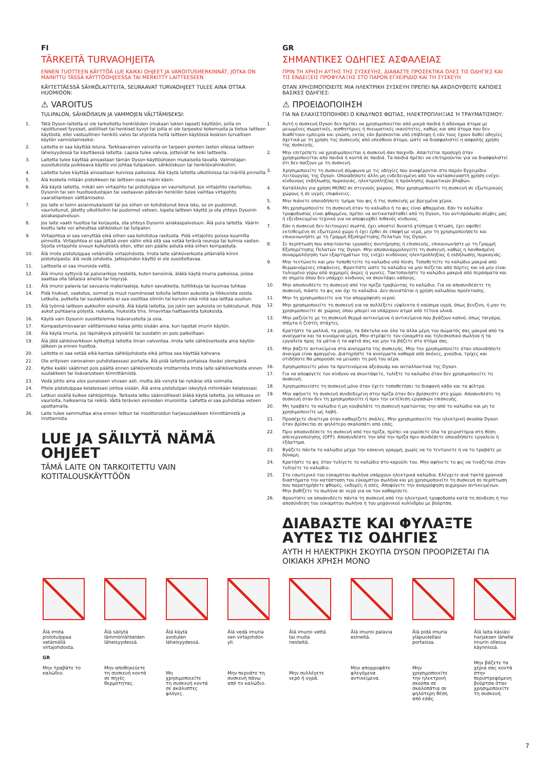FI
TÄRKEITÄ TURVAOHJEITA
ENNEN TUOTTEEN KÄYTTÖÄ LUE KAIKKI OHJEET JA VAROITUSMERKINNÄT, JOTKA ON MAINITTU TÄSSÄ KÄYTTÖOHJEESSA TAI MERKITTY LAITTEESEEN
KÄYTETTÄESSÄ SÄHKÖLAITTEITA, SEURAAVAT TURVAOHJEET TULEE AINA OTTAA HUOMIOON:
⚠ VAROITUS
TULIPALON, SÄHKÖISKUN JA VAMMOJEN VÄLTTÄMISEKSI:
1. Tätä Dyson-laitetta ei ole tarkoitettu henkilöiden (mukaan lukien lapset) käyttöön, joilla on rajoittuneet fyysiset, aistilliset tai henkiset kyvyt tai joilla ei ole tarpeeksi kokemusta ja tietoa laitteen käytöstä, ellei vastuullinen henkilö valvo tai ohjeista heitä laitteen käytössä koskien turvallisen käytön varmistamiseksi.
2. Laitetta ei saa käyttää leluna. Tarkkaavainen valvonta on tarpeen pienten lasten ollessa laitteen läheisyydessä tai käyttäessä laitetta. Lapsia tulee valvoa, jotteivät he leiki laitteella.
3. Laitetta tulee käyttää ainoastaan tämän Dyson-käyttöohjeen mukaisella tavalla. Valmistajan suosituksista poikkeava käyttö voi johtaa tulipaloon, sähköiskuun tai henkilövahinkoihin.
4. Laitetta tulee käyttää ainoastaan kuivissa paikoissa. Älä käytä laitetta ulkotiloissa tai märillä pinnoilla.
5. Älä kosketa mitään pistokkeen tai laitteen osaa märin käsin.
6. Älä käytä laitetta, mikäli sen virtajohto tai pistotulppa on vaurioitunut. Jos virtajohto vaurioituu, Dysonin tai sen huoltoedustajan tai vastaavan pätevän henkilön tulee vaihtaa virtajohto vaaratilanteen välttämiseksi.
7. Jos laite ei toimi asianmukaisesti tai jos siihen on kohdistunut kova isku, se on pudonnut, vaurioitunut, jätetty ulkotiloihin tai pudonnut veteen, lopeta laitteen käyttö ja ota yhteys Dysonin asiakaspalveluun.
8. Jos laite vaatii huoltoa tai korjausta, ota yhteys Dysonin asiakaspalveluun. Älä pura laitetta. Väärin koottu laite voi aiheuttaa sähköiskun tai tulipalon.
9. Virtajohtoa ei saa venyttää eikä siihen saa kohdistua rasitusta. Pidä virtajohto poissa kuumilta pinnoilta. Virtajohtoa ei saa jättää oven väliin eikä sitä saa vetää teräviä reunoja tai kulmia vasten. Sijoita virtajohto sivuun kulkuteistä siten, ettei sen päälle astuta eikä siihen kompastuta.
10. Älä irrota pistotulppaa vetämällä virtajohdosta. Irrota laite sähköverkosta pitämällä kiinni pistotulpasta; älä vedä johdosta. Jatkojohdon käyttö ei ole suositeltavaa.
11. Laitteella ei saa imuroida vettä.
12. Älä imuroi syttyviä tai palonarkoja nesteitä, kuten bensiiniä, äläkä käytä imuria paikoissa, joissa saattaa olla tällaisia aineita tai höyryjä.
13. Älä imuroi palavia tai savuavia materiaaleja, kuten savukkeita, tulitikkuja tai kuumaa tuhkaa.
14. Pidä hiukset, vaatetus, sormet ja muut ruumiinosat loitolla laitteen aukoista ja liikkuvista osista. Letkulla, putkella tai suulakkeella ei saa osoittaa silmiin tai korviin eikä niitä saa laittaa suuhun.
15. Älä työnnä laitteen aukkoihin esineitä. Älä käytä laitetta, jos jokin sen aukoista on tukkiutunut. Pidä aukot puhtaana pölystä, nukasta, hiuksista tms. ilmavirtaa haittaavista tukoksista.
16. Käytä vain Dysonin suosittelemia lisävarusteita ja osia.
17. Kompastumisvaaran välttämiseksi kelaa johto sisään aina, kun lopetat imurin käytön.
18. Älä käytä imuria, jos läpinäkyvä pölysäiliö tai suodatin on pois paikoiltaan.
19. Älä jätä sähköverkkoon kytkettyä laitetta ilman valvontaa. Irrota laite sähköverkosta aina käytön jälkeen ja ennen huoltoa.
20. Laitetta ei saa vetää eikä kantaa sähköjohdosta eikä johtoa saa käyttää kahvana.
21. Ole erityisen varovainen puhdistaessasi portaita. Älä pidä laitetta portaissa itseäsi ylempänä.
22. Kytke kaikki säätimet pois päältä ennen sähköverkosta irrottamista.Irrota laite sähköverkosta ennen suulakkeen tai lisävarusteen kiinnittämistä.
23. Vedä johto aina ulos punaiseen viivaan asti, mutta älä venytä tai nykäise sitä voimalla.
24. Pitele pistotulppaa kelatessasi johtoa sisään. Älä anna pistotulpan iskeytyä mihinkään kelatessasi.
25. Letkun sisällä kulkee sähköjohtoja. Tarkasta letku säännöllisesti äläkä käytä laitetta, jos letkussa on vaurioita, halkeamia tai reikiä. Vältä terävien esineiden imurointia. Laitetta ei saa puhdistaa veteen upottamalla.
26. Laite tulee sammuttaa aina ennen letkun tai moottoroidun harjasuulakkeen kiinnittämistä ja irrottamista.
LUE JA SÄILYTÄ NÄMÄ OHJEET
TÄMÄ LAITE ON TARKOITETTU VAIN KOTITALOUSKÄYTTÖÖN
GR
ΣΗΜΑΝΤΙΚΕΣ ΟΔΗΓΙΕΣ ΑΣΦΑΛΕΙΑΣ
ΠΡΙΝ ΤΗ ΧΡΗΣΗ ΑΥΤΗΣ ΤΗΣ ΣΥΣΚΕΥΗΣ, ΔΙΑΒΑΣΤΕ ΠΡΟΣΕΚΤΙΚΑ ΟΛΕΣ ΤΙΣ ΟΔΗΓΙΕΣ ΚΑΙ ΤΙΣ ΕΝΔΕΙΞΕΙΣ ΠΡΟΦΥΛΑΞΗΣ ΣΤΟ ΠΑΡΟΝ ΕΓΧΕΙΡΙΔΙΟ ΚΑΙ ΤΗ ΣΥΣΚΕΥΗ
ΟΤΑΝ ΧΡΗΣΙΜΟΠΟΙΕΙΤΕ ΜΙΑ ΗΛΕΚΤΡΙΚΗ ΣΥΣΚΕΥΗ ΠΡΕΠΕΙ ΝΑ ΑΚΟΛΟΥΘΕΙΤΕ ΚΑΠΟΙΕΣ ΒΑΣΙΚΕΣ ΟΔΗΓΙΕΣ:
⚠ ΠΡΟΕΙΔΟΠΟΙΗΣΗ
ΓΙΑ ΝΑ ΕΛΑΧΙΣΤΟΠΟΙΗΘΕΙ Ο ΚΙΝΔΥΝΟΣ ΦΩΤΙΑΣ, ΗΛΕΚΤΡΟΠΛΗΞΙΑΣ Ή ΤΡΑΥΜΑΤΙΣΜΟΥ:
1. Αυτή η συσκευή Dyson δεν πρέπει να χρησιμοποιείται από μικρά παιδιά ή αδύναμα άτομα με μειωμένες σωματικές, αισθητήριες ή πνευματικές ικανότητες, καθώς και από άτομα που δεν διαθέτουν εμπειρία και γνώση, εκτός εάν βρίσκονται υπό επίβλεψη ή εάν τους έχουν δοθεί οδηγίες σχετικά με τη χρήση της συσκευής από υπεύθυνο άτομο, ώστε να διασφαλιστεί η ασφαλής χρήση της συσκευής.
2. Μην επιτρέπετε να χρησιμοποιείται η συσκευή σαν παιχνίδι. Απαιτείται προσοχή όταν χρησιμοποιείται από παιδιά ή κοντά σε παιδιά. Τα παιδιά πρέπει να επιτηρούνται για να διασφαλιστεί ότι δεν παίζουν με τη συσκευή.
3. Χρησιμοποιείτε τη συσκευή σύμφωνα με τις οδηγίες που αναφέρονται στο παρόν Εγχειρίδιο Λειτουργίας της Dyson. Οποιαδήποτε άλλη μη ενδεδειγμένη από τον κατασκευαστή χρήση ενέχει κίνδυνους εκδήλωσης πυρκαγιάς, ηλεκτροπληξίας ή πρόκλησης σωματικών βλαβών.
4. Κατάλληλη για χρήση ΜΟΝΟ σε στεγνούς χώρους. Μην χρησιμοποιείτε τη συσκευή σε εξωτερικούς χώρους ή σε υγρές επιφάνειες.
5. Μην πιάνετε οποιοδήποτε τμήμα του φις ή της συσκευής με βρεγμένα χέρια.
6. Μη χρησιμοποιείτε τη συσκευή όταν το καλώδιο ή το φις είναι φθαρμένα. Εάν το καλώδιο τροφοδοσίας είναι φθαρμένο, πρέπει να αντικατασταθεί από τη Dyson, τον αντιπρόσωπο σέρβις μας ή εξειδικευμένο τεχνικό για να αποφευχθεί πιθανός κίνδυνος.
7. Εάν η συσκευή δεν λειτουργεί σωστά, έχει υποστεί δυνατό χτύπημα ή πτώση, έχει αφεθεί εκτεθειμένη σε εξωτερικό χώρο ή έχει έρθει σε επαφή με νερό, μην τη χρησιμοποιήσετε και επικοινωνήστε με τη Γραμμή Εξυπηρέτησης Πελατών της Dyson.
8. Σε περίπτωση που απαιτούνται εργασίες συντήρησης ή επισκευής, επικοινωνήστε με τη Γραμμή Εξυπηρέτησης Πελατών της Dyson. Μην αποσυναρμολογείτε τη συσκευή, καθώς η λανθασμένη συναρμολόγηση των εξαρτημάτων της ενέχει κινδύνους ηλεκτροπληξίας ή εκδήλωσης πυρκαγιάς.
9. Μην τεντώνετε και μην τοποθετείτε το καλώδιο υπό πίεση. Τοποθετείτε το καλώδιο μακριά από θερμαινόμενες επιφάνειες. Φροντίστε ώστε το καλώδιο να μην πιέζεται από πόρτες και να μην είναι τυλιγμένο γύρω από αιχμηρές άκρες ή γωνίες. Τακτοποιήστε το καλώδιο μακριά από περάσματα και σε σημείο όπου δεν υπάρχει κίνδυνος να σκοντάψει κάποιος.
10. Μην αποσυνδέετε τη συσκευή από την πρίζα τραβώντας το καλώδιο. Για να αποσυνδέσετε τη συσκευή, πιάστε το φις και όχι το καλώδιο. Δεν συνιστάται η χρήση καλωδίου προέκτασης.
11. Μην τη χρησιμοποιείτε για την απορρόφηση νερού.
12. Μην χρησιμοποιείτε τη συσκευή για να συλλέξετε εύφλεκτα ή καύσιμα υγρά, όπως βενζίνη, ή μην τη χρησιμοποιείτε σε χώρους όπου μπορεί να υπάρχουν ατμοί από τέτοια υλικά.
13. Μην μαζεύετε με τη συσκευή θερμά αντικείμενα ή αντικείμενα που βγάζουν καπνό, όπως τσιγάρα, σπίρτα ή ζεστές στάχτες.
14. Κρατήστε τα μαλλιά, τα ρούχα, τα δάκτυλα και όλα τα άλλα μέρη του σώματός σας μακριά από τα ανοίγματα και τα κινούμενα μέρη. Μην στρέφετε τον εύκαμπτο και τηλεσκοπικό σωλήνα ή τα εργαλεία προς τα μάτια ή τα αφτιά σας και μην τα βάζετε στο στόμα σας.
15. Μην βάζετε αντικείμενα στα ανοίγματα της συσκευής. Μην την χρησιμοποιείτε όταν οποιοδήποτε άνοιγμα είναι φραγμένο. Διατηρήστε τα ανοίγματα καθαρά από σκόνες, χνούδια, τρίχες και οτιδήποτε θα μπορούσε να μειώσει τη ροή του αέρα.
16. Χρησιμοποιείτε μόνο τα προτεινόμενα αξεσουάρ και ανταλλακτικά της Dyson.
17. Για να αποφύγετε τον κίνδυνο να σκοντάψετε, τυλίξτε το καλώδιο όταν δεν χρησιμοποιείτε τη συσκευή.
18. Χρησιμοποιείστε τη συσκευή μόνο όταν έχετε τοποθετήσει το διαφανή κάδο και τα φίλτρα.
19. Μην αφήνετε τη συσκευή συνδεδεμένη στην πρίζα όταν δεν βρίσκεστε στο χώρο. Αποσυνδέστε τη συσκευή όταν δεν τη χρησιμοποιείτε ή πριν την εκτέλεση εργασιών επισκευής.
20. Μη τραβάτε το καλώδιο ή μη κουβαλάτε τη συσκευή κρατώντας την από το καλώδιο και μη το χρησιμοποιείτε ως λαβή.
21. Προσέχετε ιδιαίτερα όταν καθαρίζετε σκάλες. Μην χρησιμοποιείτε την ηλεκτρική σκούπα Dyson όταν βρίσκεται σε ψηλότερο σκαλοπάτι από εσάς.
22. Πριν αποσυνδέσετε τη συσκευή από την πρίζα, πρέπει να γυρίσετε όλα τα χειριστήρια στη θέση απενεργοποίησης (OFF). Αποσυνδέστε την από την πρίζα πριν συνδέσετε οποιοδήποτε εργαλείο ή εξάρτημα.
23. Βγάζετε πάντα το καλώδιο μέχρι την κόκκινη γραμμή, χωρίς να το τεντώνετε ή να το τραβάτε με δύναμη.
24. Κρατήστε το φις όταν τυλίγετε το καλώδιο στο καρούλι του. Μην αφήνετε το φις να τινάζεται όταν τυλίγετε το καλώδιο.
25. Στο εσωτερικό του εύκαμπτου σωλήνα υπάρχουν ηλεκτρικά καλώδια. Ελέγχετε ανά τακτά χρονικά διαστήματα την κατάσταση του εύκαμπτου σωλήνα και μη χρησιμοποιείτε τη συσκευή σε περίπτωση που παρατηρήσετε φθορές, εκδορές ή οπές. Αποφύγετε την αναρρόφηση αιχμηρών αντικειμένων. Μην βυθίζετε το σωλήνα σε νερό για να τον καθαρίσετε.
26. Φροντίστε να αποσυνδέετε πάντα τη συσκευή από την ηλεκτρική τροφοδοσία κατά τη σύνδεση ή την αποσύνδεση του εύκαμπτου σωλήνα ή του μηχανικού κυλίνδρου με βούρτσα.
ΔΙΑΒΑΣΤΕ ΚΑΙ ΦΥΛΑΞΤΕ ΑΥΤΕΣ ΤΙΣ ΟΔΗΓΙΕΣ
ΑΥΤΗ Η ΗΛΕΚΤΡΙΚΗ ΣΚΟΥΠΑ DYSON ΠΡΟΟΡΙΖΕΤΑΙ ΓΙΑ ΟΙΚΙΑΚΗ ΧΡΗΣΗ ΜΟΝΟ
Älä irrota pistotulppaa vetämällä virtajohdosta.
GR
Μην τραβάτε το καλώδιο.
Älä säilytä lämmönlähteiden läheisyydessä.
Μην αποθηκεύετε τη συσκευή κοντά σε πηγές θερμότητας.
Älä käytä avotulen läheisyydessä.
Μη χρησιμοποιείτε τη συσκευή κοντά σε ακάλυπτες φλόγες.
Älä vedä imuria sen virtajohdon yli.
Μην περνάτε τη συσκευή πάνω από το καλώδιο.
Älä imuroi vettä tai muita nesteitä.
Μην συλλέγετε νερό ή υγρά.
Älä imuroi palavia esineitä.
Μην απορροφάτε φλεγόμενα αντικείμενα.
Älä pidä imuria yläpuolellasi portaissa.
Μην χρησιμοποιείτε την ηλεκτρική σκούπα σε σκαλοπάτια σε ψηλότερη θέση από εσάς.
Älä laita käsiäsi harjaksen lähelle imurin ollessa käynnissä.
Μην βάζετε τα χέρια σας κοντά στην περιστρεφόμενη βούρτσα όταν χρησιμοποιείτε τη συσκευή.
7